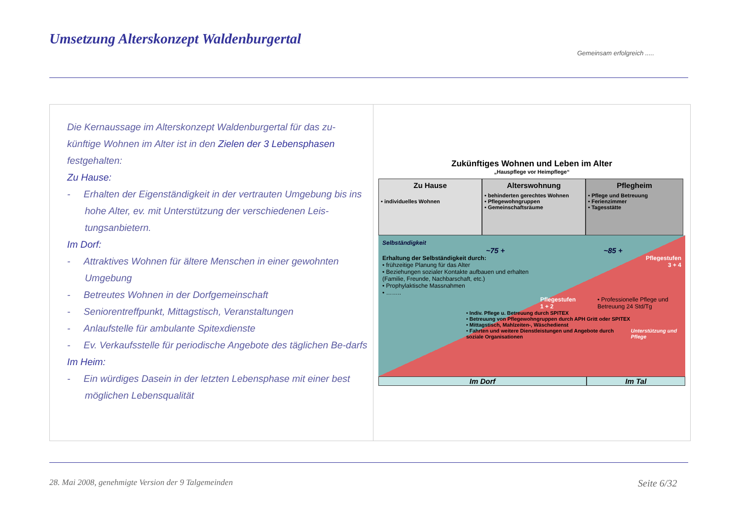Umsetzung Alterskonzept Waldenburgertal
Gemeinsam erfolgreich .....
Die Kernaussage im Alterskonzept Waldenburgertal für das zu-künftige Wohnen im Alter ist in den Zielen der 3 Lebensphasen festgehalten:
Zu Hause:
- Erhalten der Eigenständigkeit in der vertrauten Umgebung bis ins hohe Alter, ev. mit Unterstützung der verschiedenen Leis-tungsanbietern.
Im Dorf:
- Attraktives Wohnen für ältere Menschen in einer gewohnten Umgebung
- Betreutes Wohnen in der Dorfgemeinschaft
- Seniorentreffpunkt, Mittagstisch, Veranstaltungen
- Anlaufstelle für ambulante Spitexdienste
- Ev. Verkaufsstelle für periodische Angebote des täglichen Be-darfs
Im Heim:
- Ein würdiges Dasein in der letzten Lebensphase mit einer best möglichen Lebensqualität
Zukünftiges Wohnen und Leben im Alter
„Hauspflege vor Heimpflege“
Zu Hause
• individuelles Wohnen
Alterswohnung
• behinderten gerechtes Wohnen
• Pflegewohngruppen
• Gemeinschaftsräume
Pflegheim
• Pflege und Betreuung
• Ferienzimmer
• Tagesstätte
Selbständigkeit
~75 + ~85 +
Erhaltung der Selbständigkeit durch:
• frühzeitige Planung für das Alter
• Beziehungen sozialer Kontakte aufbauen und erhalten (Familie, Freunde, Nachbarschaft, etc.)
• Prophylaktische Massnahmen
• ……..
Pflegestufen
3 + 4
Pflegestufen
1 + 2
• Professionelle Pflege und Betreuung 24 Std/Tg
• Indiv. Pflege u. Betreuung durch SPITEX
• Betreuung von Pflegewohngruppen durch APH Gritt oder SPITEX
• Mittagstisch, Mahlzeiten-, Wäschedienst
• Fahrten und weitere Dienstleistungen und Angebote durch soziale Organisationen
Unterstützung und Pflege
Im Dorf Im Tal
28. Mai 2008, genehmigte Version der 9 Talgemeinden
Seite 6/32